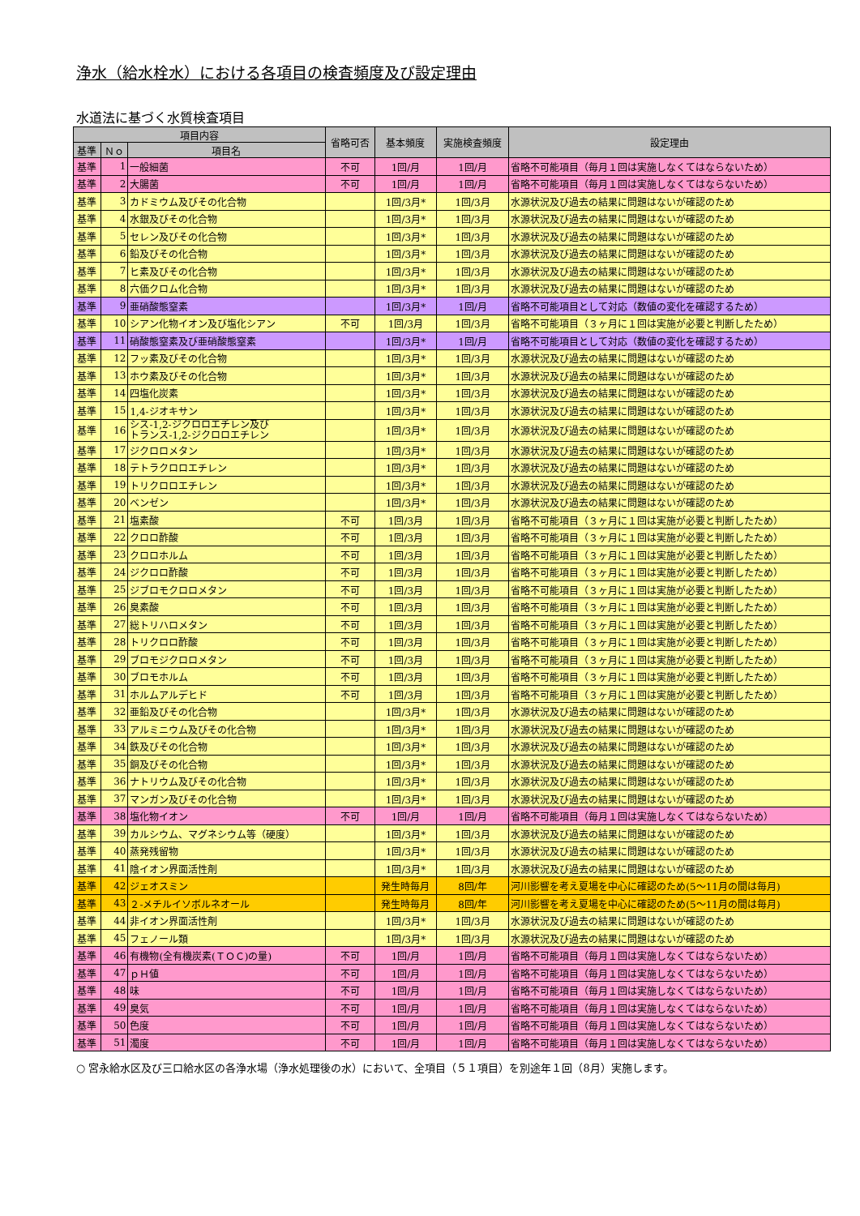浄水（給水栓水）における各項目の検査頻度及び設定理由
水道法に基づく水質検査項目
| 項目内容 | | | 省略可否 | 基本頻度 | 実施検査頻度 | 設定理由 |
| --- | --- | --- | --- | --- | --- | --- |
| 基準 | Ｎｏ | 項目名 | | | | |
| 基準 | 1 | 一般細菌 | 不可 | 1回/月 | 1回/月 | 省略不可能項目（毎月１回は実施しなくてはならないため） |
| 基準 | 2 | 大腸菌 | 不可 | 1回/月 | 1回/月 | 省略不可能項目（毎月１回は実施しなくてはならないため） |
| 基準 | 3 | カドミウム及びその化合物 | | 1回/3月* | 1回/3月 | 水源状況及び過去の結果に問題はないが確認のため |
| 基準 | 4 | 水銀及びその化合物 | | 1回/3月* | 1回/3月 | 水源状況及び過去の結果に問題はないが確認のため |
| 基準 | 5 | セレン及びその化合物 | | 1回/3月* | 1回/3月 | 水源状況及び過去の結果に問題はないが確認のため |
| 基準 | 6 | 鉛及びその化合物 | | 1回/3月* | 1回/3月 | 水源状況及び過去の結果に問題はないが確認のため |
| 基準 | 7 | ヒ素及びその化合物 | | 1回/3月* | 1回/3月 | 水源状況及び過去の結果に問題はないが確認のため |
| 基準 | 8 | 六価クロム化合物 | | 1回/3月* | 1回/3月 | 水源状況及び過去の結果に問題はないが確認のため |
| 基準 | 9 | 亜硝酸態窒素 | | 1回/3月* | 1回/月 | 省略不可能項目として対応（数値の変化を確認するため） |
| 基準 | 10 | シアン化物イオン及び塩化シアン | 不可 | 1回/3月 | 1回/3月 | 省略不可能項目（３ヶ月に１回は実施が必要と判断したため） |
| 基準 | 11 | 硝酸態窒素及び亜硝酸態窒素 | | 1回/3月* | 1回/月 | 省略不可能項目として対応（数値の変化を確認するため） |
| 基準 | 12 | フッ素及びその化合物 | | 1回/3月* | 1回/3月 | 水源状況及び過去の結果に問題はないが確認のため |
| 基準 | 13 | ホウ素及びその化合物 | | 1回/3月* | 1回/3月 | 水源状況及び過去の結果に問題はないが確認のため |
| 基準 | 14 | 四塩化炭素 | | 1回/3月* | 1回/3月 | 水源状況及び過去の結果に問題はないが確認のため |
| 基準 | 15 | 1,4-ジオキサン | | 1回/3月* | 1回/3月 | 水源状況及び過去の結果に問題はないが確認のため |
| 基準 | 16 | シス-1,2-ジクロロエチレン及び トランス-1,2-ジクロロエチレン | | 1回/3月* | 1回/3月 | 水源状況及び過去の結果に問題はないが確認のため |
| 基準 | 17 | ジクロロメタン | | 1回/3月* | 1回/3月 | 水源状況及び過去の結果に問題はないが確認のため |
| 基準 | 18 | テトラクロロエチレン | | 1回/3月* | 1回/3月 | 水源状況及び過去の結果に問題はないが確認のため |
| 基準 | 19 | トリクロロエチレン | | 1回/3月* | 1回/3月 | 水源状況及び過去の結果に問題はないが確認のため |
| 基準 | 20 | ベンゼン | | 1回/3月* | 1回/3月 | 水源状況及び過去の結果に問題はないが確認のため |
| 基準 | 21 | 塩素酸 | 不可 | 1回/3月 | 1回/3月 | 省略不可能項目（３ヶ月に１回は実施が必要と判断したため） |
| 基準 | 22 | クロロ酢酸 | 不可 | 1回/3月 | 1回/3月 | 省略不可能項目（３ヶ月に１回は実施が必要と判断したため） |
| 基準 | 23 | クロロホルム | 不可 | 1回/3月 | 1回/3月 | 省略不可能項目（３ヶ月に１回は実施が必要と判断したため） |
| 基準 | 24 | ジクロロ酢酸 | 不可 | 1回/3月 | 1回/3月 | 省略不可能項目（３ヶ月に１回は実施が必要と判断したため） |
| 基準 | 25 | ジブロモクロロメタン | 不可 | 1回/3月 | 1回/3月 | 省略不可能項目（３ヶ月に１回は実施が必要と判断したため） |
| 基準 | 26 | 臭素酸 | 不可 | 1回/3月 | 1回/3月 | 省略不可能項目（３ヶ月に１回は実施が必要と判断したため） |
| 基準 | 27 | 総トリハロメタン | 不可 | 1回/3月 | 1回/3月 | 省略不可能項目（３ヶ月に１回は実施が必要と判断したため） |
| 基準 | 28 | トリクロロ酢酸 | 不可 | 1回/3月 | 1回/3月 | 省略不可能項目（３ヶ月に１回は実施が必要と判断したため） |
| 基準 | 29 | ブロモジクロロメタン | 不可 | 1回/3月 | 1回/3月 | 省略不可能項目（３ヶ月に１回は実施が必要と判断したため） |
| 基準 | 30 | ブロモホルム | 不可 | 1回/3月 | 1回/3月 | 省略不可能項目（３ヶ月に１回は実施が必要と判断したため） |
| 基準 | 31 | ホルムアルデヒド | 不可 | 1回/3月 | 1回/3月 | 省略不可能項目（３ヶ月に１回は実施が必要と判断したため） |
| 基準 | 32 | 亜鉛及びその化合物 | | 1回/3月* | 1回/3月 | 水源状況及び過去の結果に問題はないが確認のため |
| 基準 | 33 | アルミニウム及びその化合物 | | 1回/3月* | 1回/3月 | 水源状況及び過去の結果に問題はないが確認のため |
| 基準 | 34 | 鉄及びその化合物 | | 1回/3月* | 1回/3月 | 水源状況及び過去の結果に問題はないが確認のため |
| 基準 | 35 | 銅及びその化合物 | | 1回/3月* | 1回/3月 | 水源状況及び過去の結果に問題はないが確認のため |
| 基準 | 36 | ナトリウム及びその化合物 | | 1回/3月* | 1回/3月 | 水源状況及び過去の結果に問題はないが確認のため |
| 基準 | 37 | マンガン及びその化合物 | | 1回/3月* | 1回/3月 | 水源状況及び過去の結果に問題はないが確認のため |
| 基準 | 38 | 塩化物イオン | 不可 | 1回/月 | 1回/月 | 省略不可能項目（毎月１回は実施しなくてはならないため） |
| 基準 | 39 | カルシウム、マグネシウム等（硬度） | | 1回/3月* | 1回/3月 | 水源状況及び過去の結果に問題はないが確認のため |
| 基準 | 40 | 蒸発残留物 | | 1回/3月* | 1回/3月 | 水源状況及び過去の結果に問題はないが確認のため |
| 基準 | 41 | 陰イオン界面活性剤 | | 1回/3月* | 1回/3月 | 水源状況及び過去の結果に問題はないが確認のため |
| 基準 | 42 | ジェオスミン | | 発生時毎月 | 8回/年 | 河川影響を考え夏場を中心に確認のため(5～11月の間は毎月) |
| 基準 | 43 | ２-メチルイソボルネオール | | 発生時毎月 | 8回/年 | 河川影響を考え夏場を中心に確認のため(5～11月の間は毎月) |
| 基準 | 44 | 非イオン界面活性剤 | | 1回/3月* | 1回/3月 | 水源状況及び過去の結果に問題はないが確認のため |
| 基準 | 45 | フェノール類 | | 1回/3月* | 1回/3月 | 水源状況及び過去の結果に問題はないが確認のため |
| 基準 | 46 | 有機物(全有機炭素(ＴＯＣ)の量) | 不可 | 1回/月 | 1回/月 | 省略不可能項目（毎月１回は実施しなくてはならないため） |
| 基準 | 47 | ｐＨ値 | 不可 | 1回/月 | 1回/月 | 省略不可能項目（毎月１回は実施しなくてはならないため） |
| 基準 | 48 | 味 | 不可 | 1回/月 | 1回/月 | 省略不可能項目（毎月１回は実施しなくてはならないため） |
| 基準 | 49 | 臭気 | 不可 | 1回/月 | 1回/月 | 省略不可能項目（毎月１回は実施しなくてはならないため） |
| 基準 | 50 | 色度 | 不可 | 1回/月 | 1回/月 | 省略不可能項目（毎月１回は実施しなくてはならないため） |
| 基準 | 51 | 濁度 | 不可 | 1回/月 | 1回/月 | 省略不可能項目（毎月１回は実施しなくてはならないため） |
○ 宮永給水区及び三口給水区の各浄水場（浄水処理後の水）において、全項目（５１項目）を別途年１回（8月）実施します。